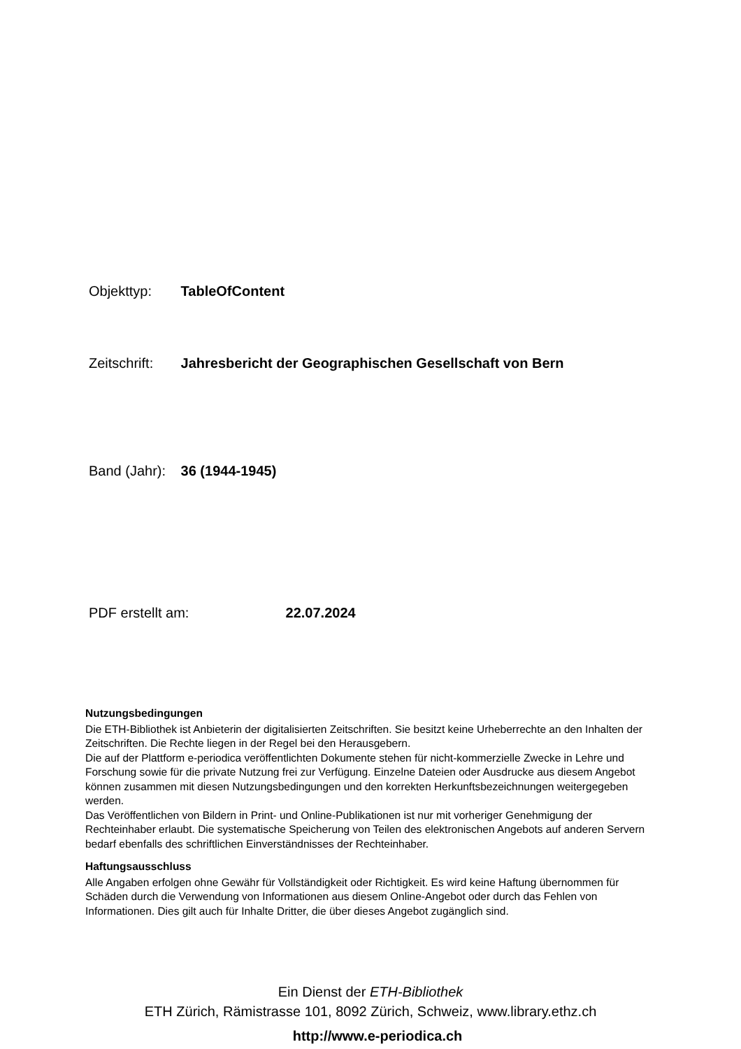Objekttyp: TableOfContent
Zeitschrift: Jahresbericht der Geographischen Gesellschaft von Bern
Band (Jahr): 36 (1944-1945)
PDF erstellt am: 22.07.2024
Nutzungsbedingungen
Die ETH-Bibliothek ist Anbieterin der digitalisierten Zeitschriften. Sie besitzt keine Urheberrechte an den Inhalten der Zeitschriften. Die Rechte liegen in der Regel bei den Herausgebern.
Die auf der Plattform e-periodica veröffentlichten Dokumente stehen für nicht-kommerzielle Zwecke in Lehre und Forschung sowie für die private Nutzung frei zur Verfügung. Einzelne Dateien oder Ausdrucke aus diesem Angebot können zusammen mit diesen Nutzungsbedingungen und den korrekten Herkunftsbezeichnungen weitergegeben werden.
Das Veröffentlichen von Bildern in Print- und Online-Publikationen ist nur mit vorheriger Genehmigung der Rechteinhaber erlaubt. Die systematische Speicherung von Teilen des elektronischen Angebots auf anderen Servern bedarf ebenfalls des schriftlichen Einverständnisses der Rechteinhaber.
Haftungsausschluss
Alle Angaben erfolgen ohne Gewähr für Vollständigkeit oder Richtigkeit. Es wird keine Haftung übernommen für Schäden durch die Verwendung von Informationen aus diesem Online-Angebot oder durch das Fehlen von Informationen. Dies gilt auch für Inhalte Dritter, die über dieses Angebot zugänglich sind.
Ein Dienst der ETH-Bibliothek
ETH Zürich, Rämistrasse 101, 8092 Zürich, Schweiz, www.library.ethz.ch
http://www.e-periodica.ch